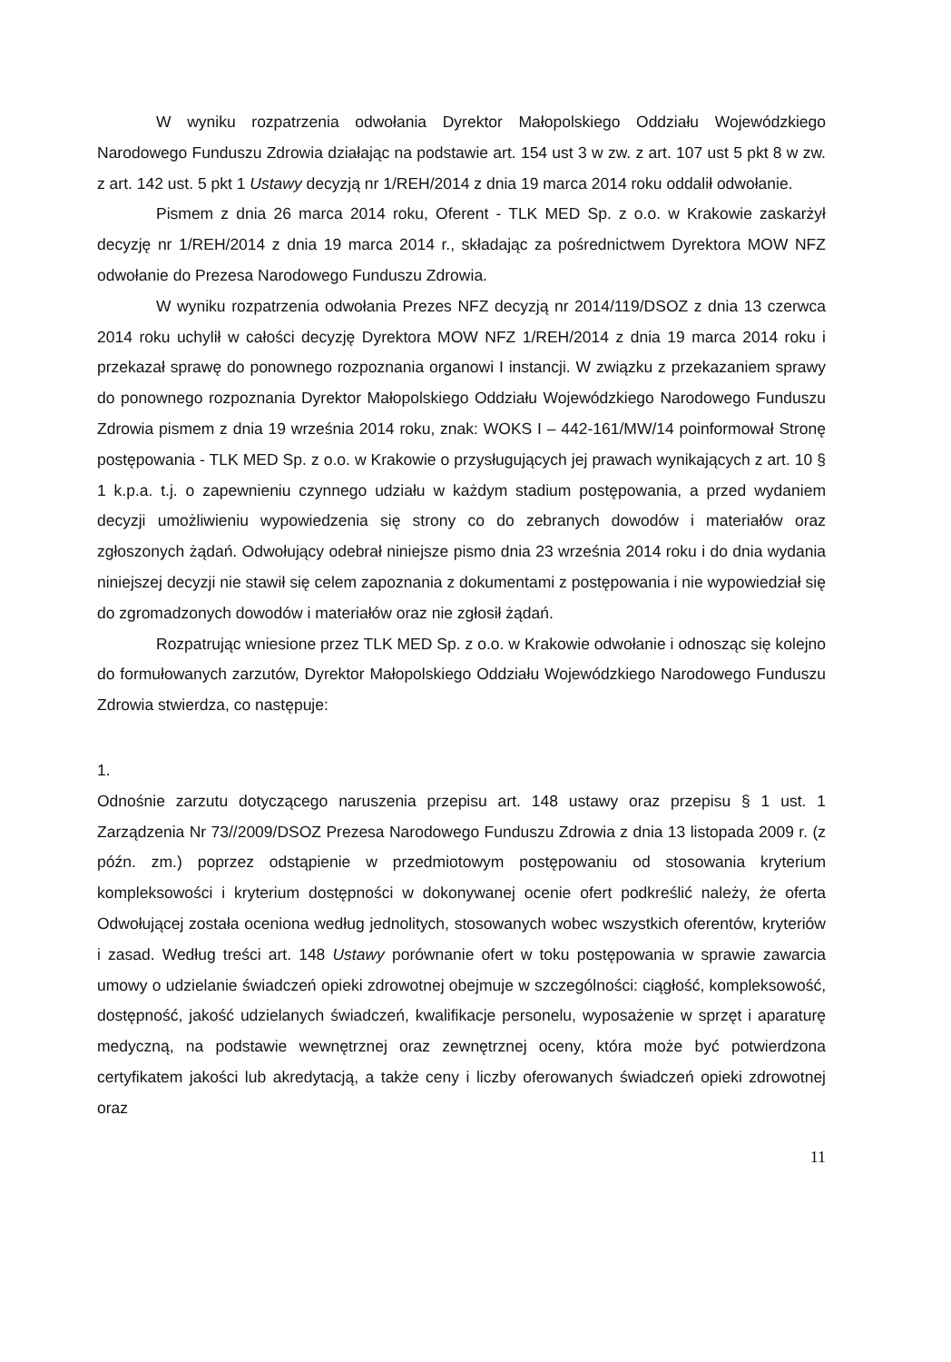W wyniku rozpatrzenia odwołania Dyrektor Małopolskiego Oddziału Wojewódzkiego Narodowego Funduszu Zdrowia działając na podstawie art. 154 ust 3 w zw. z art. 107 ust 5 pkt 8 w zw. z art. 142 ust. 5 pkt 1 Ustawy decyzją nr 1/REH/2014 z dnia 19 marca 2014 roku oddalił odwołanie.
Pismem z dnia 26 marca 2014 roku, Oferent - TLK MED Sp. z o.o. w Krakowie zaskarżył decyzję nr 1/REH/2014 z dnia 19 marca 2014 r., składając za pośrednictwem Dyrektora MOW NFZ odwołanie do Prezesa Narodowego Funduszu Zdrowia.
W wyniku rozpatrzenia odwołania Prezes NFZ decyzją nr 2014/119/DSOZ z dnia 13 czerwca 2014 roku uchylił w całości decyzję Dyrektora MOW NFZ 1/REH/2014 z dnia 19 marca 2014 roku i przekazał sprawę do ponownego rozpoznania organowi I instancji. W związku z przekazaniem sprawy do ponownego rozpoznania Dyrektor Małopolskiego Oddziału Wojewódzkiego Narodowego Funduszu Zdrowia pismem z dnia 19 września 2014 roku, znak: WOKS I – 442-161/MW/14 poinformował Stronę postępowania - TLK MED Sp. z o.o. w Krakowie o przysługujących jej prawach wynikających z art. 10 § 1 k.p.a. t.j. o zapewnieniu czynnego udziału w każdym stadium postępowania, a przed wydaniem decyzji umożliwieniu wypowiedzenia się strony co do zebranych dowodów i materiałów oraz zgłoszonych żądań. Odwołujący odebrał niniejsze pismo dnia 23 września 2014 roku i do dnia wydania niniejszej decyzji nie stawił się celem zapoznania z dokumentami z postępowania i nie wypowiedział się do zgromadzonych dowodów i materiałów oraz nie zgłosił żądań.
Rozpatrując wniesione przez TLK MED Sp. z o.o. w Krakowie odwołanie i odnosząc się kolejno do formułowanych zarzutów, Dyrektor Małopolskiego Oddziału Wojewódzkiego Narodowego Funduszu Zdrowia stwierdza, co następuje:
1.
Odnośnie zarzutu dotyczącego naruszenia przepisu art. 148 ustawy oraz przepisu § 1 ust. 1 Zarządzenia Nr 73//2009/DSOZ Prezesa Narodowego Funduszu Zdrowia z dnia 13 listopada 2009 r. (z późn. zm.) poprzez odstąpienie w przedmiotowym postępowaniu od stosowania kryterium kompleksowości i kryterium dostępności w dokonywanej ocenie ofert podkreślić należy, że oferta Odwołującej została oceniona według jednolitych, stosowanych wobec wszystkich oferentów, kryteriów i zasad. Według treści art. 148 Ustawy porównanie ofert w toku postępowania w sprawie zawarcia umowy o udzielanie świadczeń opieki zdrowotnej obejmuje w szczególności: ciągłość, kompleksowość, dostępność, jakość udzielanych świadczeń, kwalifikacje personelu, wyposażenie w sprzęt i aparaturę medyczną, na podstawie wewnętrznej oraz zewnętrznej oceny, która może być potwierdzona certyfikatem jakości lub akredytacją, a także ceny i liczby oferowanych świadczeń opieki zdrowotnej oraz
11